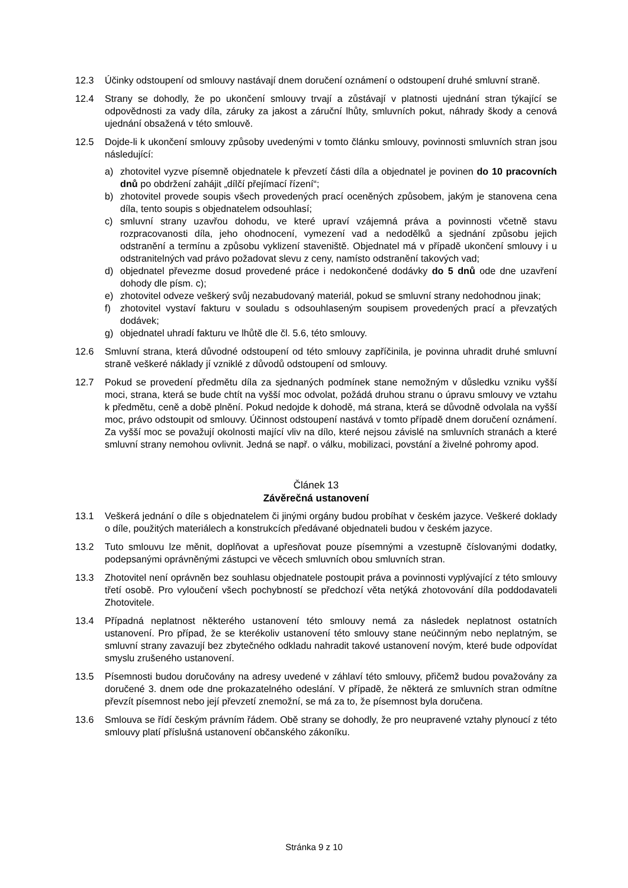12.3 Účinky odstoupení od smlouvy nastávají dnem doručení oznámení o odstoupení druhé smluvní straně.
12.4 Strany se dohodly, že po ukončení smlouvy trvají a zůstávají v platnosti ujednání stran týkající se odpovědnosti za vady díla, záruky za jakost a záruční lhůty, smluvních pokut, náhrady škody a cenová ujednání obsažená v této smlouvě.
12.5 Dojde-li k ukončení smlouvy způsoby uvedenými v tomto článku smlouvy, povinnosti smluvních stran jsou následující:
a) zhotovitel vyzve písemně objednatele k převzetí části díla a objednatel je povinen do 10 pracovních dnů po obdržení zahájit „dílčí přejímací řízení“;
b) zhotovitel provede soupis všech provedených prací oceněných způsobem, jakým je stanovena cena díla, tento soupis s objednatelem odsouhlasí;
c) smluvní strany uzavřou dohodu, ve které upraví vzájemná práva a povinnosti včetně stavu rozpracovanosti díla, jeho ohodnocení, vymezení vad a nedodělků a sjednání způsobu jejich odstranění a termínu a způsobu vyklizení staveniště. Objednatel má v případě ukončení smlouvy i u odstranitelných vad právo požadovat slevu z ceny, namísto odstranění takových vad;
d) objednatel převezme dosud provedené práce i nedokončené dodávky do 5 dnů ode dne uzavření dohody dle písm. c);
e) zhotovitel odveze veškerý svůj nezabudovaný materiál, pokud se smluvní strany nedohodnou jinak;
f) zhotovitel vystaví fakturu v souladu s odsouhlaseným soupisem provedených prací a převzatých dodávek;
g) objednatel uhradí fakturu ve lhůtě dle čl. 5.6, této smlouvy.
12.6 Smluvní strana, která důvodné odstoupení od této smlouvy zapříčinila, je povinna uhradit druhé smluvní straně veškeré náklady jí vzniklé z důvodů odstoupení od smlouvy.
12.7 Pokud se provedení předmětu díla za sjednaných podmínek stane nemožným v důsledku vzniku vyšší moci, strana, která se bude chtít na vyšší moc odvolat, požádá druhou stranu o úpravu smlouvy ve vztahu k předmětu, ceně a době plnění. Pokud nedojde k dohodě, má strana, která se důvodně odvolala na vyšší moc, právo odstoupit od smlouvy. Účinnost odstoupení nastává v tomto případě dnem doručení oznámení. Za vyšší moc se považují okolnosti mající vliv na dílo, které nejsou závislé na smluvních stranách a které smluvní strany nemohou ovlivnit. Jedná se např. o válku, mobilizaci, povstání a živelné pohromy apod.
Článek 13
Závěrečná ustanovení
13.1 Veškerá jednání o díle s objednatelem či jinými orgány budou probíhat v českém jazyce. Veškeré doklady o díle, použitých materiálech a konstrukcích předávané objednateli budou v českém jazyce.
13.2 Tuto smlouvu lze měnit, doplňovat a upřesňovat pouze písemnými a vzestupně číslovanými dodatky, podepsanými oprávněnými zástupci ve věcech smluvních obou smluvních stran.
13.3 Zhotovitel není oprávněn bez souhlasu objednatele postoupit práva a povinnosti vyplývající z této smlouvy třetí osobě. Pro vyloučení všech pochybností se předchozí věta netýká zhotovování díla poddodavateli Zhotovitele.
13.4 Případná neplatnost některého ustanovení této smlouvy nemá za následek neplatnost ostatních ustanovení. Pro případ, že se kterékoliv ustanovení této smlouvy stane neúčinným nebo neplatným, se smluvní strany zavazují bez zbytečného odkladu nahradit takové ustanovení novým, které bude odpovídat smyslu zrušeného ustanovení.
13.5 Písemnosti budou doručovány na adresy uvedené v záhlaví této smlouvy, přičemž budou považovány za doručené 3. dnem ode dne prokazatelného odeslání. V případě, že některá ze smluvních stran odmítne převzít písemnost nebo její převzetí znemožní, se má za to, že písemnost byla doručena.
13.6 Smlouva se řídí českým právním řádem. Obě strany se dohodly, že pro neupravené vztahy plynoucí z této smlouvy platí příslušná ustanovení občanského zákoníku.
Stránka 9 z 10